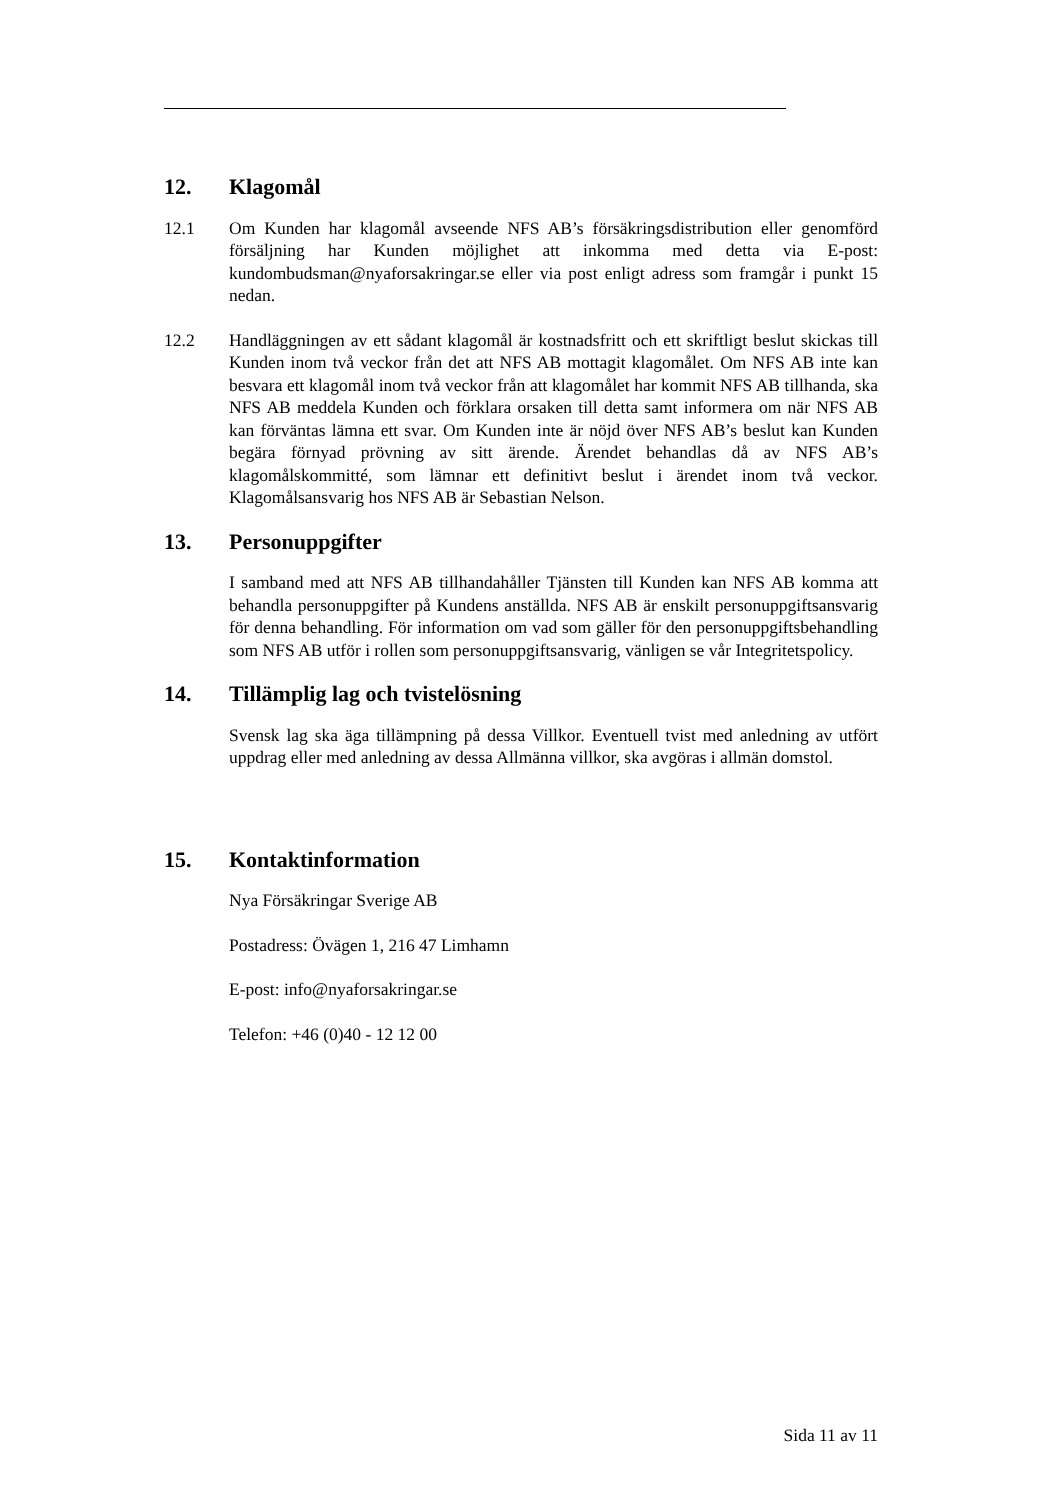12. Klagomål
12.1 Om Kunden har klagomål avseende NFS AB’s försäkringsdistribution eller genomförd försäljning har Kunden möjlighet att inkomma med detta via E-post: kundombudsman@nyaforsakringar.se eller via post enligt adress som framgår i punkt 15 nedan.
12.2 Handläggningen av ett sådant klagomål är kostnadsfritt och ett skriftligt beslut skickas till Kunden inom två veckor från det att NFS AB mottagit klagomålet. Om NFS AB inte kan besvara ett klagomål inom två veckor från att klagomålet har kommit NFS AB tillhanda, ska NFS AB meddela Kunden och förklara orsaken till detta samt informera om när NFS AB kan förväntas lämna ett svar. Om Kunden inte är nöjd över NFS AB’s beslut kan Kunden begära förnyad prövning av sitt ärende. Ärendet behandlas då av NFS AB’s klagomålskommitté, som lämnar ett definitivt beslut i ärendet inom två veckor. Klagomålsansvarig hos NFS AB är Sebastian Nelson.
13. Personuppgifter
I samband med att NFS AB tillhandahåller Tjänsten till Kunden kan NFS AB komma att behandla personuppgifter på Kundens anställda. NFS AB är enskilt personuppgiftsansvarig för denna behandling. För information om vad som gäller för den personuppgiftsbehandling som NFS AB utför i rollen som personuppgiftsansvarig, vänligen se vår Integritetspolicy.
14. Tillämplig lag och tvistelösning
Svensk lag ska äga tillämpning på dessa Villkor. Eventuell tvist med anledning av utfört uppdrag eller med anledning av dessa Allmänna villkor, ska avgöras i allmän domstol.
15. Kontaktinformation
Nya Försäkringar Sverige AB
Postadress: Övägen 1, 216 47 Limhamn
E-post: info@nyaforsakringar.se
Telefon: +46 (0)40 - 12 12 00
Sida 11 av 11